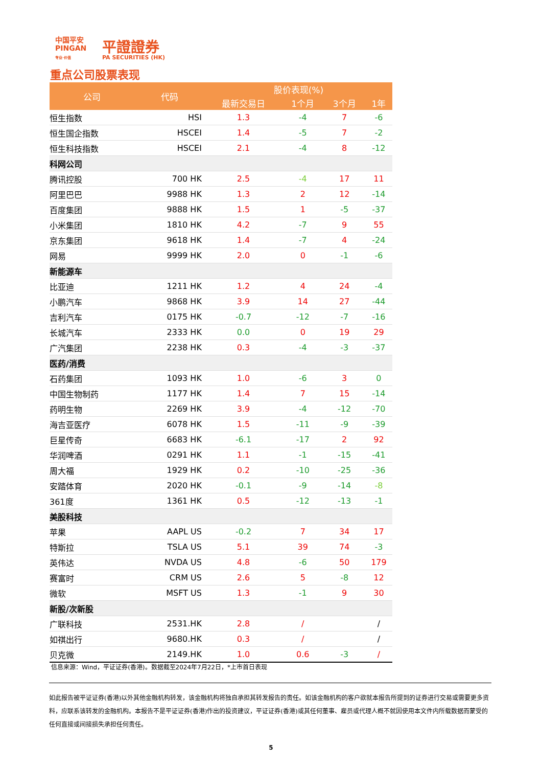中国平安
PINGAN
专业·价值
平證證券
PA SECURITIES (HK)
重点公司股票表现
| 公司 | 代码 | 股价表现(%) | | | |
| --- | --- | --- | --- | --- | --- |
| | | 最新交易日 | 1个月 | 3个月 | 1年 |
| 恒生指数 | HSI | 1.3 | -4 | 7 | -6 |
| 恒生国企指数 | HSCEI | 1.4 | -5 | 7 | -2 |
| 恒生科技指数 | HSCEI | 2.1 | -4 | 8 | -12 |
| 科网公司 | | | | | |
| 腾讯控股 | 700 HK | 2.5 | -4 | 17 | 11 |
| 阿里巴巴 | 9988 HK | 1.3 | 2 | 12 | -14 |
| 百度集团 | 9888 HK | 1.5 | 1 | -5 | -37 |
| 小米集团 | 1810 HK | 4.2 | -7 | 9 | 55 |
| 京东集团 | 9618 HK | 1.4 | -7 | 4 | -24 |
| 网易 | 9999 HK | 2.0 | 0 | -1 | -6 |
| 新能源车 | | | | | |
| 比亚迪 | 1211 HK | 1.2 | 4 | 24 | -4 |
| 小鹏汽车 | 9868 HK | 3.9 | 14 | 27 | -44 |
| 吉利汽车 | 0175 HK | -0.7 | -12 | -7 | -16 |
| 长城汽车 | 2333 HK | 0.0 | 0 | 19 | 29 |
| 广汽集团 | 2238 HK | 0.3 | -4 | -3 | -37 |
| 医药/消费 | | | | | |
| 石药集团 | 1093 HK | 1.0 | -6 | 3 | 0 |
| 中国生物制药 | 1177 HK | 1.4 | 7 | 15 | -14 |
| 药明生物 | 2269 HK | 3.9 | -4 | -12 | -70 |
| 海吉亚医疗 | 6078 HK | 1.5 | -11 | -9 | -39 |
| 巨星传奇 | 6683 HK | -6.1 | -17 | 2 | 92 |
| 华润啤酒 | 0291 HK | 1.1 | -1 | -15 | -41 |
| 周大福 | 1929 HK | 0.2 | -10 | -25 | -36 |
| 安踏体育 | 2020 HK | -0.1 | -9 | -14 | -8 |
| 361度 | 1361 HK | 0.5 | -12 | -13 | -1 |
| 美股科技 | | | | | |
| 苹果 | AAPL US | -0.2 | 7 | 34 | 17 |
| 特斯拉 | TSLA US | 5.1 | 39 | 74 | -3 |
| 英伟达 | NVDA US | 4.8 | -6 | 50 | 179 |
| 赛富时 | CRM US | 2.6 | 5 | -8 | 12 |
| 微软 | MSFT US | 1.3 | -1 | 9 | 30 |
| 新股/次新股 | | | | | |
| 广联科技 | 2531.HK | 2.8 | / | | / |
| 如祺出行 | 9680.HK | 0.3 | / | | / |
| 贝克微 | 2149.HK | 1.0 | 0.6 | -3 | / |
信息来源：Wind，平证证券(香港)。数据截至2024年7月22日，*上市首日表现
如此报告被平证证券(香港)以外其他金融机构转发，该金融机构将独自承担其转发报告的责任。如该金融机构的客户欲就本报告所提到的证券进行交易或需要更多资料，应联系该转发的金融机构。本报告不是平证证券(香港)作出的投资建议，平证证券(香港)或其任何董事、雇员或代理人概不就因使用本文件内所载数据而蒙受的任何直接或间接损失承担任何责任。
5